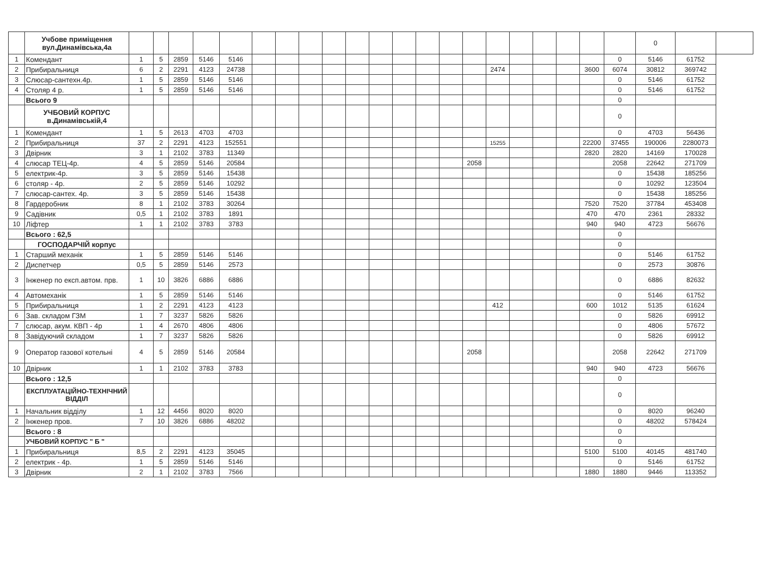| | Учбове приміщення вул.Динамівська,4а | | | | | | | | | | | | | | | | | | | | | | 0 | | |
| 1 | Комендант | 1 | 5 | 2859 | 5146 | 5146 | | | | | | | | | | | | | | | | 0 | 5146 | 61752 | |
| 2 | Прибиральниця | 6 | 2 | 2291 | 4123 | 24738 | | | | | | | | | | | 2474 | | | | 3600 | 6074 | 30812 | 369742 | |
| 3 | Слюсар-сантехн.4р. | 1 | 5 | 2859 | 5146 | 5146 | | | | | | | | | | | | | | | | 0 | 5146 | 61752 | |
| 4 | Столяр 4 р. | 1 | 5 | 2859 | 5146 | 5146 | | | | | | | | | | | | | | | | 0 | 5146 | 61752 | |
| | Всього 9 | | | | | | | | | | | | | | | | | | | | | 0 | | | |
| | УЧБОВИЙ КОРПУС в.Динамівській,4 | | | | | | | | | | | | | | | | | | | | | 0 | | | |
| 1 | Комендант | 1 | 5 | 2613 | 4703 | 4703 | | | | | | | | | | | | | | | | 0 | 4703 | 56436 | |
| 2 | Прибиральниця | 37 | 2 | 2291 | 4123 | 152551 | | | | | | | | | | | 15255 | | | | 22200 | 37455 | 190006 | 2280073 | |
| 3 | Двірник | 3 | 1 | 2102 | 3783 | 11349 | | | | | | | | | | | | | | | 2820 | 2820 | 14169 | 170028 | |
| 4 | слюсар ТЕЦ-4р. | 4 | 5 | 2859 | 5146 | 20584 | | | | | | | | | | 2058 | | | | | | 2058 | 22642 | 271709 | |
| 5 | електрик-4р. | 3 | 5 | 2859 | 5146 | 15438 | | | | | | | | | | | | | | | | 0 | 15438 | 185256 | |
| 6 | столяр - 4р. | 2 | 5 | 2859 | 5146 | 10292 | | | | | | | | | | | | | | | | 0 | 10292 | 123504 | |
| 7 | слюсар-сантех. 4р. | 3 | 5 | 2859 | 5146 | 15438 | | | | | | | | | | | | | | | | 0 | 15438 | 185256 | |
| 8 | Гардеробник | 8 | 1 | 2102 | 3783 | 30264 | | | | | | | | | | | | | | | 7520 | 7520 | 37784 | 453408 | |
| 9 | Садівник | 0,5 | 1 | 2102 | 3783 | 1891 | | | | | | | | | | | | | | | 470 | 470 | 2361 | 28332 | |
| 10 | Ліфтер | 1 | 1 | 2102 | 3783 | 3783 | | | | | | | | | | | | | | | 940 | 940 | 4723 | 56676 | |
| | Всього : 62,5 | | | | | | | | | | | | | | | | | | | | | 0 | | | |
| | ГОСПОДАРЧІЙ корпус | | | | | | | | | | | | | | | | | | | | | 0 | | | |
| 1 | Старший механік | 1 | 5 | 2859 | 5146 | 5146 | | | | | | | | | | | | | | | | 0 | 5146 | 61752 | |
| 2 | Диспетчер | 0,5 | 5 | 2859 | 5146 | 2573 | | | | | | | | | | | | | | | | 0 | 2573 | 30876 | |
| 3 | Інженер по експ.автом. прв. | 1 | 10 | 3826 | 6886 | 6886 | | | | | | | | | | | | | | | | 0 | 6886 | 82632 | |
| 4 | Автомеханік | 1 | 5 | 2859 | 5146 | 5146 | | | | | | | | | | | | | | | | 0 | 5146 | 61752 | |
| 5 | Прибиральниця | 1 | 2 | 2291 | 4123 | 4123 | | | | | | | | | | | 412 | | | | 600 | 1012 | 5135 | 61624 | |
| 6 | Зав. складом ГЗМ | 1 | 7 | 3237 | 5826 | 5826 | | | | | | | | | | | | | | | | 0 | 5826 | 69912 | |
| 7 | слюсар, акум. КВП - 4р | 1 | 4 | 2670 | 4806 | 4806 | | | | | | | | | | | | | | | | 0 | 4806 | 57672 | |
| 8 | Завідуючий складом | 1 | 7 | 3237 | 5826 | 5826 | | | | | | | | | | | | | | | | 0 | 5826 | 69912 | |
| 9 | Оператор газової котельні | 4 | 5 | 2859 | 5146 | 20584 | | | | | | | | | | 2058 | | | | | | 2058 | 22642 | 271709 | |
| 10 | Двірник | 1 | 1 | 2102 | 3783 | 3783 | | | | | | | | | | | | | | | 940 | 940 | 4723 | 56676 | |
| | Всього : 12,5 | | | | | | | | | | | | | | | | | | | | | 0 | | | |
| | ЕКСПЛУАТАЦІЙНО-ТЕХНІЧНИЙ ВІДДІЛ | | | | | | | | | | | | | | | | | | | | | 0 | | | |
| 1 | Начальник відділу | 1 | 12 | 4456 | 8020 | 8020 | | | | | | | | | | | | | | | | 0 | 8020 | 96240 | |
| 2 | Інженер пров. | 7 | 10 | 3826 | 6886 | 48202 | | | | | | | | | | | | | | | | 0 | 48202 | 578424 | |
| | Всього : 8 | | | | | | | | | | | | | | | | | | | | | 0 | | | |
| | УЧБОВИЙ КОРПУС " Б " | | | | | | | | | | | | | | | | | | | | | 0 | | | |
| 1 | Прибиральниця | 8,5 | 2 | 2291 | 4123 | 35045 | | | | | | | | | | | | | | | 5100 | 5100 | 40145 | 481740 | |
| 2 | електрик - 4р. | 1 | 5 | 2859 | 5146 | 5146 | | | | | | | | | | | | | | | | 0 | 5146 | 61752 | |
| 3 | Двірник | 2 | 1 | 2102 | 3783 | 7566 | | | | | | | | | | | | | | | 1880 | 1880 | 9446 | 113352 | |